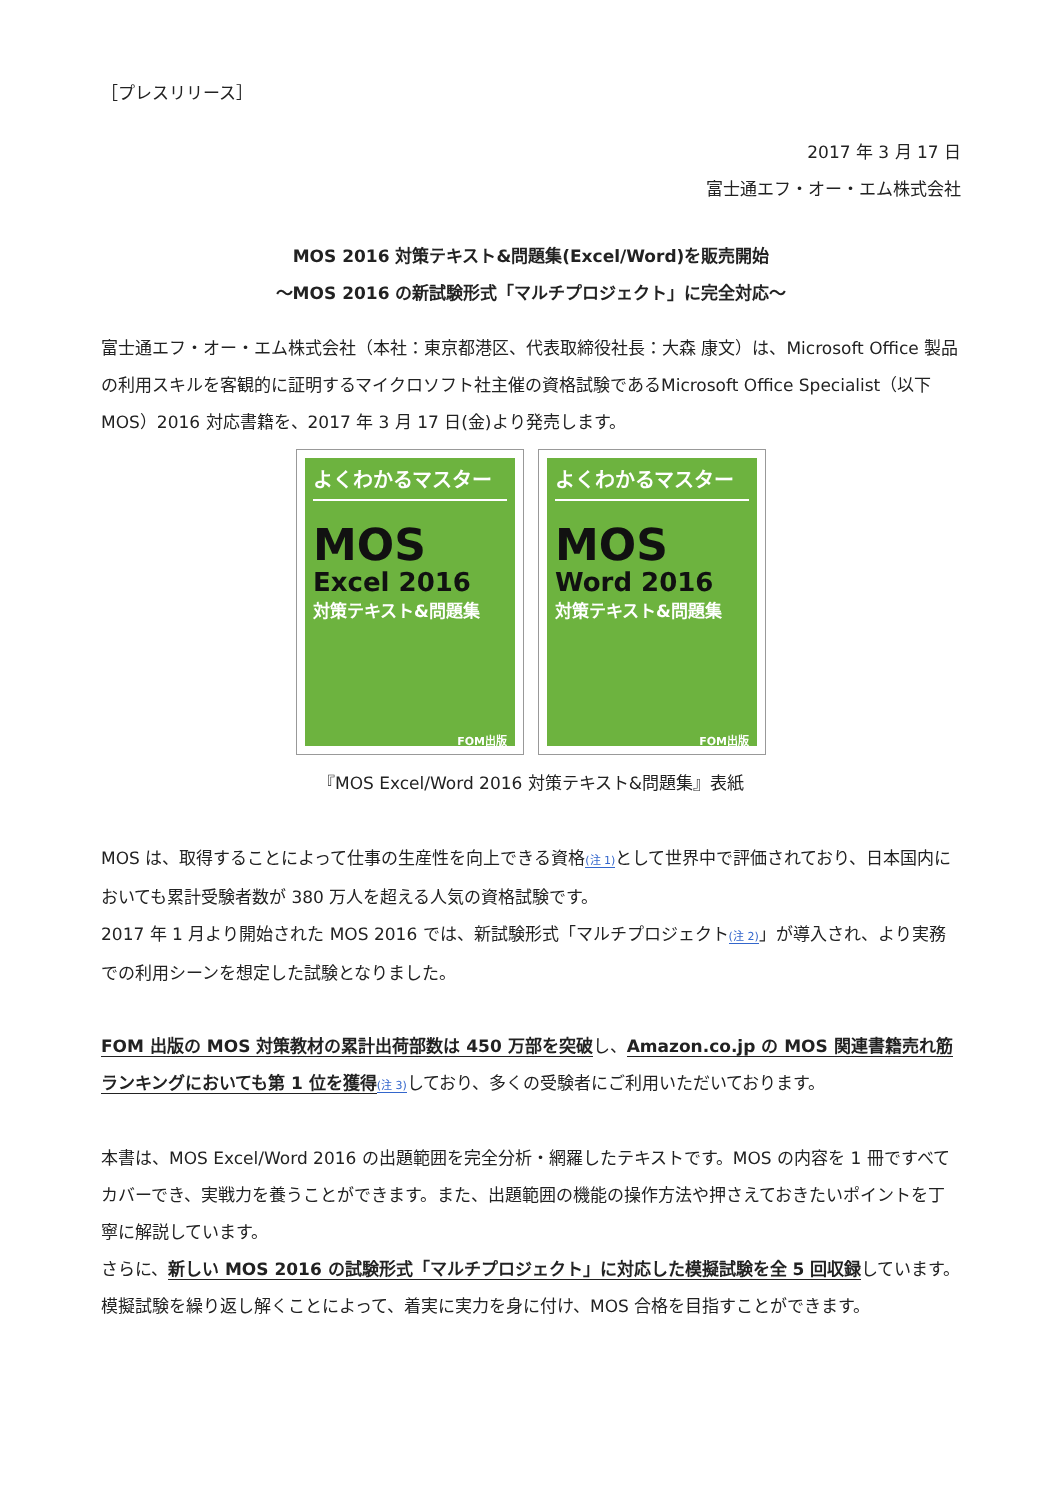［プレスリリース］
2017 年 3 月 17 日
富士通エフ・オー・エム株式会社
MOS 2016 対策テキスト&問題集(Excel/Word)を販売開始
～MOS 2016 の新試験形式「マルチプロジェクト」に完全対応～
富士通エフ・オー・エム株式会社（本社：東京都港区、代表取締役社長：大森 康文）は、Microsoft Office 製品の利用スキルを客観的に証明するマイクロソフト社主催の資格試験であるMicrosoft Office Specialist（以下 MOS）2016 対応書籍を、2017 年 3 月 17 日(金)より発売します。
よくわかるマスター
MOS
Excel 2016
対策テキスト&問題集
FOM出版
よくわかるマスター
MOS
Word 2016
対策テキスト&問題集
FOM出版
『MOS Excel/Word 2016 対策テキスト&問題集』表紙
MOS は、取得することによって仕事の生産性を向上できる資格(注 1) として世界中で評価されており、日本国内においても累計受験者数が 380 万人を超える人気の資格試験です。
2017 年 1 月より開始された MOS 2016 では、新試験形式「マルチプロジェクト(注 2)」が導入され、より実務での利用シーンを想定した試験となりました。
FOM 出版の MOS 対策教材の累計出荷部数は 450 万部を突破し、Amazon.co.jp の MOS 関連書籍売れ筋ランキングにおいても第 1 位を獲得(注 3) しており、多くの受験者にご利用いただいております。
本書は、MOS Excel/Word 2016 の出題範囲を完全分析・網羅したテキストです。MOS の内容を 1 冊ですべてカバーでき、実戦力を養うことができます。また、出題範囲の機能の操作方法や押さえておきたいポイントを丁寧に解説しています。
さらに、新しい MOS 2016 の試験形式「マルチプロジェクト」に対応した模擬試験を全 5 回収録しています。模擬試験を繰り返し解くことによって、着実に実力を身に付け、MOS 合格を目指すことができます。